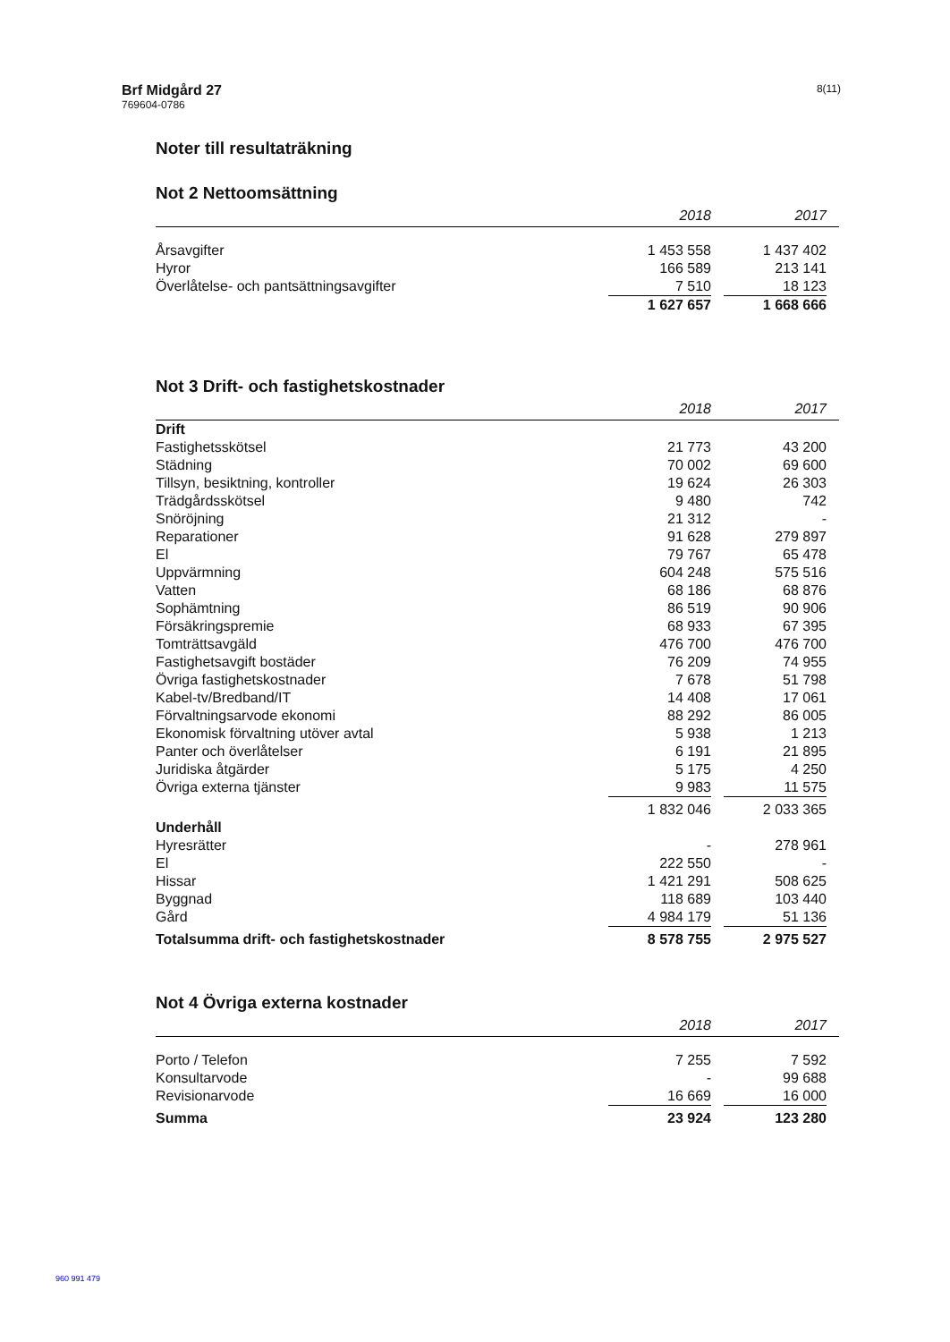Brf Midgård 27
769604-0786
8(11)
Noter till resultaträkning
Not 2 Nettoomsättning
| | 2018 | | 2017 | |
| --- | --- | --- | --- | --- |
| Årsavgifter | 1 453 558 | | 1 437 402 | |
| Hyror | 166 589 | | 213 141 | |
| Överlåtelse- och pantsättningsavgifter | 7 510 | | 18 123 | |
| | 1 627 657 | | 1 668 666 | |
Not 3 Drift- och fastighetskostnader
| | 2018 | | 2017 | |
| --- | --- | --- | --- | --- |
| Drift | | | | |
| Fastighetsskötsel | 21 773 | | 43 200 | |
| Städning | 70 002 | | 69 600 | |
| Tillsyn, besiktning, kontroller | 19 624 | | 26 303 | |
| Trädgårdsskötsel | 9 480 | | 742 | |
| Snöröjning | 21 312 | | - | |
| Reparationer | 91 628 | | 279 897 | |
| El | 79 767 | | 65 478 | |
| Uppvärmning | 604 248 | | 575 516 | |
| Vatten | 68 186 | | 68 876 | |
| Sophämtning | 86 519 | | 90 906 | |
| Försäkringspremie | 68 933 | | 67 395 | |
| Tomträttsavgäld | 476 700 | | 476 700 | |
| Fastighetsavgift bostäder | 76 209 | | 74 955 | |
| Övriga fastighetskostnader | 7 678 | | 51 798 | |
| Kabel-tv/Bredband/IT | 14 408 | | 17 061 | |
| Förvaltningsarvode ekonomi | 88 292 | | 86 005 | |
| Ekonomisk förvaltning utöver avtal | 5 938 | | 1 213 | |
| Panter och överlåtelser | 6 191 | | 21 895 | |
| Juridiska åtgärder | 5 175 | | 4 250 | |
| Övriga externa tjänster | 9 983 | | 11 575 | |
| | 1 832 046 | | 2 033 365 | |
| Underhåll | | | | |
| Hyresrätter | - | | 278 961 | |
| El | 222 550 | | - | |
| Hissar | 1 421 291 | | 508 625 | |
| Byggnad | 118 689 | | 103 440 | |
| Gård | 4 984 179 | | 51 136 | |
| Totalsumma drift- och fastighetskostnader | 8 578 755 | | 2 975 527 | |
Not 4 Övriga externa kostnader
| | 2018 | | 2017 | |
| --- | --- | --- | --- | --- |
| Porto / Telefon | 7 255 | | 7 592 | |
| Konsultarvode | - | | 99 688 | |
| Revisionarvode | 16 669 | | 16 000 | |
| Summa | 23 924 | | 123 280 | |
960 991 479